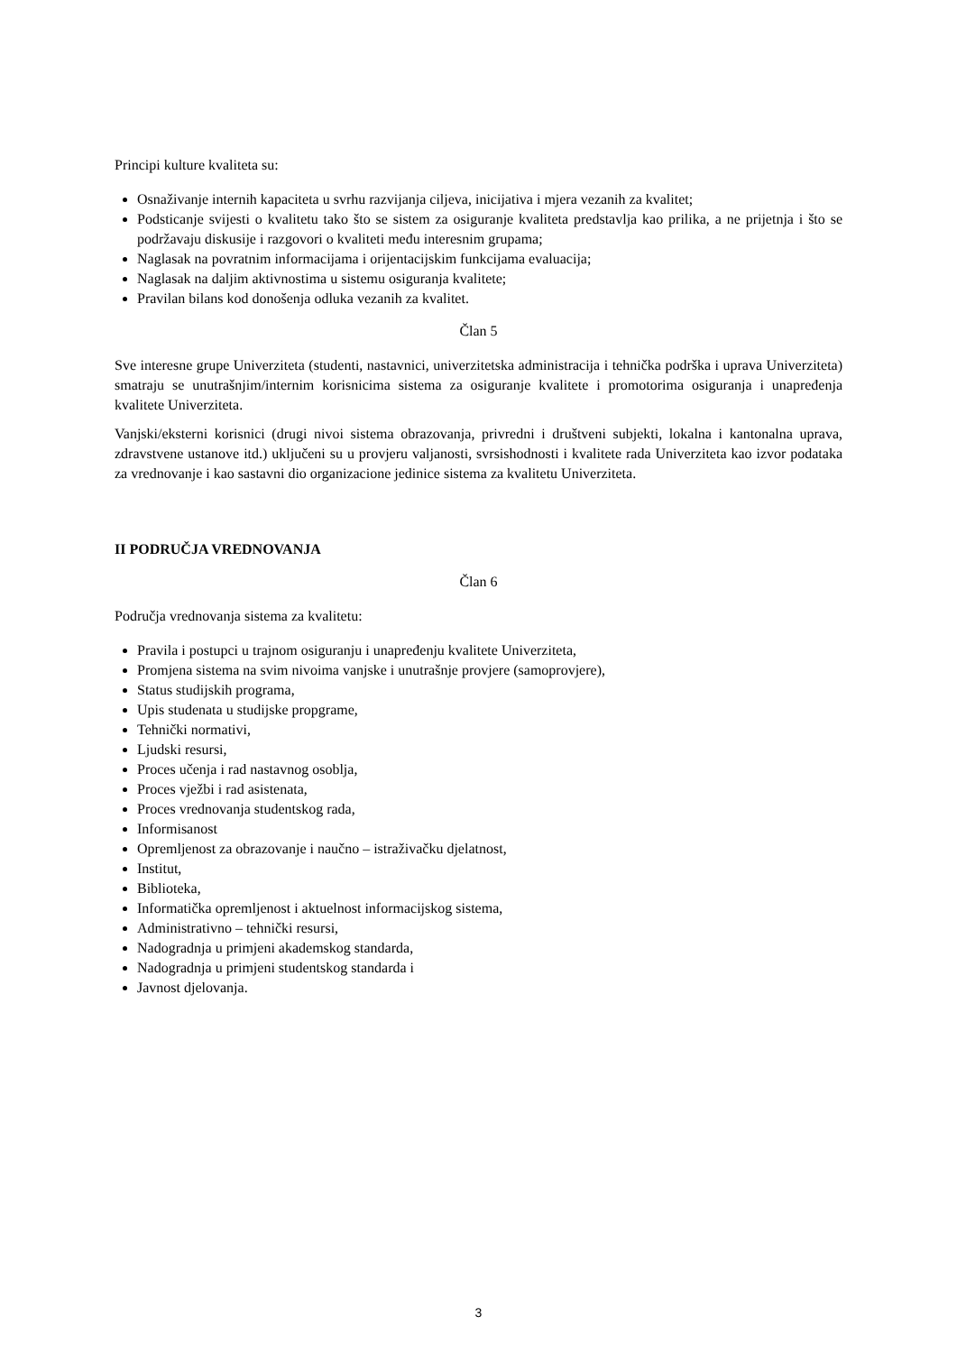Principi kulture kvaliteta su:
Osnaživanje internih kapaciteta u svrhu razvijanja ciljeva, inicijativa i mjera vezanih za kvalitet;
Podsticanje svijesti o kvalitetu tako što se sistem za osiguranje kvaliteta predstavlja kao prilika, a ne prijetnja i što se podržavaju diskusije i razgovori o kvaliteti među interesnim grupama;
Naglasak na povratnim informacijama i orijentacijskim funkcijama evaluacija;
Naglasak na daljim aktivnostima u sistemu osiguranja kvalitete;
Pravilan bilans kod donošenja odluka vezanih za kvalitet.
Član 5
Sve interesne grupe Univerziteta (studenti, nastavnici, univerzitetska administracija i tehnička podrška i uprava Univerziteta) smatraju se unutrašnjim/internim korisnicima sistema za osiguranje kvalitete i promotorima osiguranja i unapređenja kvalitete Univerziteta.
Vanjski/eksterni korisnici (drugi nivoi sistema obrazovanja, privredni i društveni subjekti, lokalna i kantonalna uprava, zdravstvene ustanove itd.) uključeni su u provjeru valjanosti, svrsishodnosti i kvalitete rada Univerziteta kao izvor podataka za vrednovanje i kao sastavni dio organizacione jedinice sistema za kvalitetu Univerziteta.
II PODRUČJA VREDNOVANJA
Član 6
Područja vrednovanja sistema za kvalitetu:
Pravila i postupci u trajnom osiguranju i unapređenju kvalitete Univerziteta,
Promjena sistema na svim nivoima vanjske i unutrašnje provjere (samoprovjere),
Status studijskih programa,
Upis studenata u studijske propgrame,
Tehnički normativi,
Ljudski resursi,
Proces učenja i rad nastavnog osoblja,
Proces vježbi i rad asistenata,
Proces vrednovanja studentskog rada,
Informisanost
Opremljenost za obrazovanje i naučno – istraživačku djelatnost,
Institut,
Biblioteka,
Informatička opremljenost i aktuelnost informacijskog sistema,
Administrativno – tehnički resursi,
Nadogradnja u primjeni akademskog standarda,
Nadogradnja u primjeni studentskog standarda i
Javnost djelovanja.
3